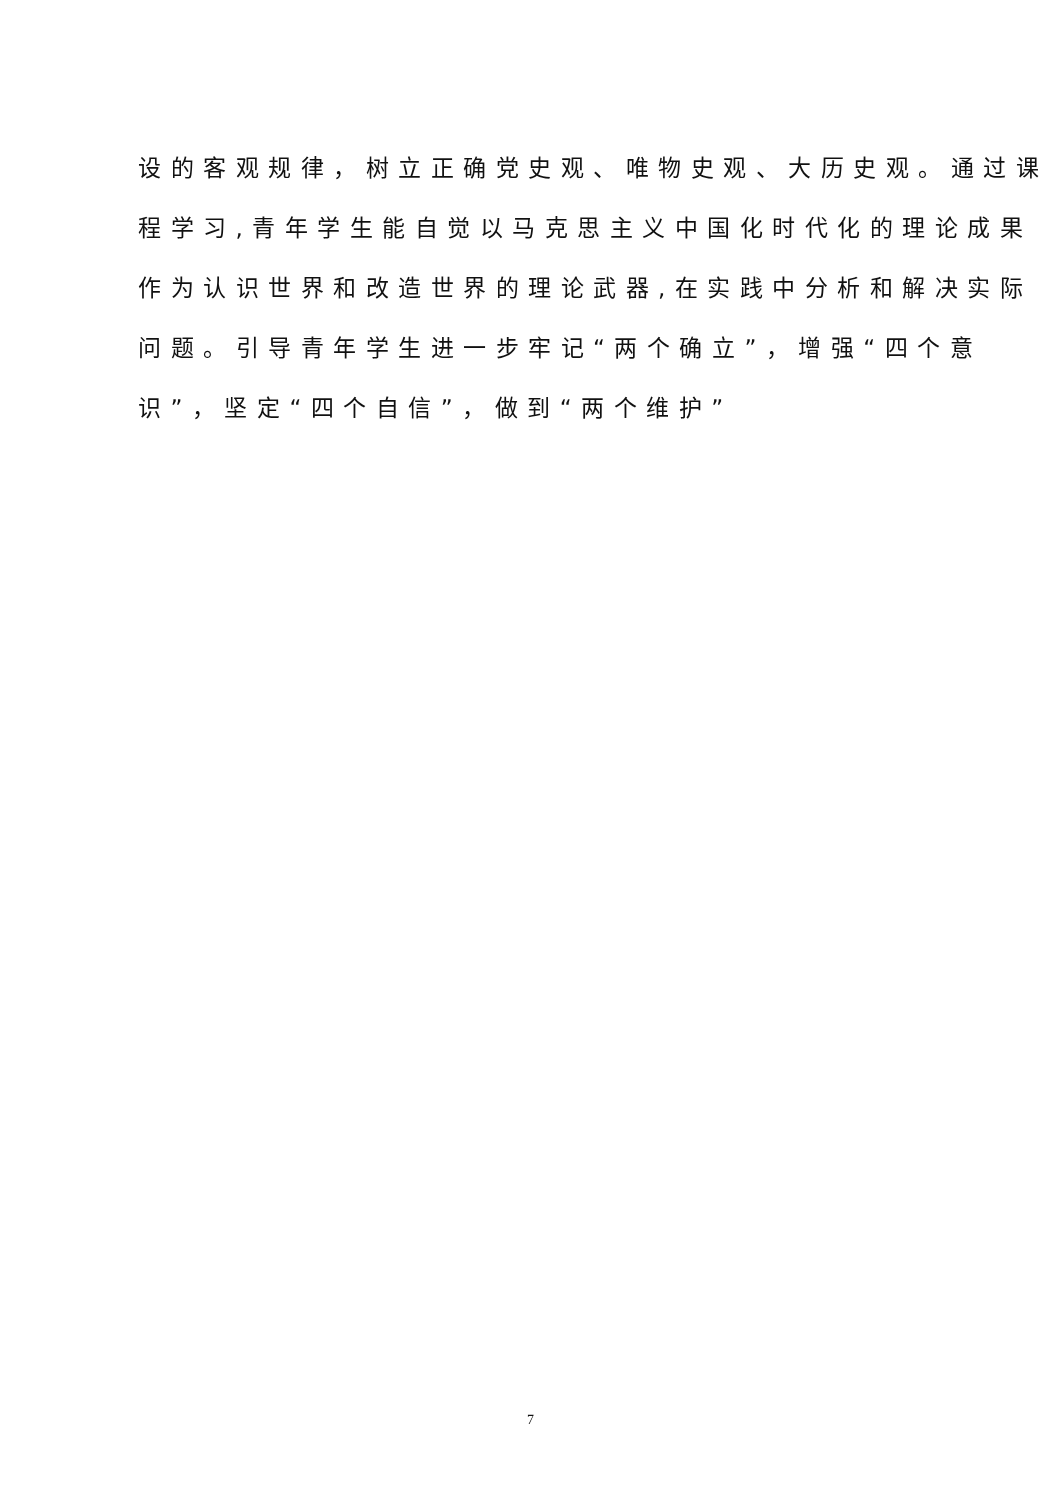设的客观规律，树立正确党史观、唯物史观、大历史观。通过课
程学习,青年学生能自觉以马克思主义中国化时代化的理论成果
作为认识世界和改造世界的理论武器,在实践中分析和解决实际
问题。引导青年学生进一步牢记“两个确立”，增强“四个意
识”，坚定“四个自信”，做到“两个维护”
7